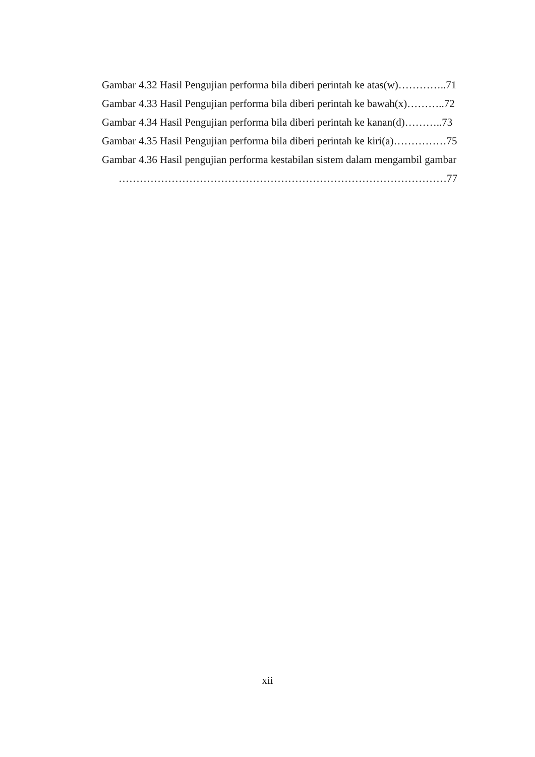Gambar 4.32 Hasil Pengujian performa bila diberi perintah ke atas(w)…………..71
Gambar 4.33 Hasil Pengujian performa bila diberi perintah ke bawah(x)………..72
Gambar 4.34 Hasil Pengujian performa bila diberi perintah ke kanan(d)………..73
Gambar 4.35 Hasil Pengujian performa bila diberi perintah ke kiri(a)……………75
Gambar 4.36 Hasil pengujian performa kestabilan sistem dalam mengambil gambar
…………………………………………………………………………………77
xii